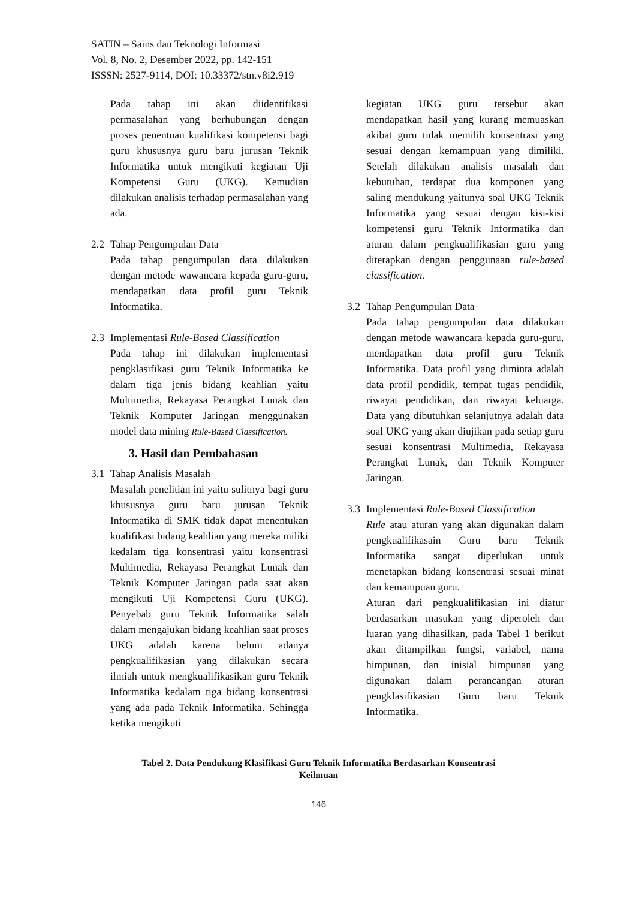SATIN – Sains dan Teknologi Informasi
Vol. 8, No. 2, Desember 2022, pp. 142-151
ISSSN: 2527-9114, DOI: 10.33372/stn.v8i2.919
Pada tahap ini akan diidentifikasi permasalahan yang berhubungan dengan proses penentuan kualifikasi kompetensi bagi guru khususnya guru baru jurusan Teknik Informatika untuk mengikuti kegiatan Uji Kompetensi Guru (UKG). Kemudian dilakukan analisis terhadap permasalahan yang ada.
2.2 Tahap Pengumpulan Data
Pada tahap pengumpulan data dilakukan dengan metode wawancara kepada guru-guru, mendapatkan data profil guru Teknik Informatika.
2.3 Implementasi Rule-Based Classification
Pada tahap ini dilakukan implementasi pengklasifikasi guru Teknik Informatika ke dalam tiga jenis bidang keahlian yaitu Multimedia, Rekayasa Perangkat Lunak dan Teknik Komputer Jaringan menggunakan model data mining Rule-Based Classification.
3. Hasil dan Pembahasan
3.1 Tahap Analisis Masalah
Masalah penelitian ini yaitu sulitnya bagi guru khususnya guru baru jurusan Teknik Informatika di SMK tidak dapat menentukan kualifikasi bidang keahlian yang mereka miliki kedalam tiga konsentrasi yaitu konsentrasi Multimedia, Rekayasa Perangkat Lunak dan Teknik Komputer Jaringan pada saat akan mengikuti Uji Kompetensi Guru (UKG). Penyebab guru Teknik Informatika salah dalam mengajukan bidang keahlian saat proses UKG adalah karena belum adanya pengkualifikasian yang dilakukan secara ilmiah untuk mengkualifikasikan guru Teknik Informatika kedalam tiga bidang konsentrasi yang ada pada Teknik Informatika. Sehingga ketika mengikuti
kegiatan UKG guru tersebut akan mendapatkan hasil yang kurang memuaskan akibat guru tidak memilih konsentrasi yang sesuai dengan kemampuan yang dimiliki. Setelah dilakukan analisis masalah dan kebutuhan, terdapat dua komponen yang saling mendukung yaitunya soal UKG Teknik Informatika yang sesuai dengan kisi-kisi kompetensi guru Teknik Informatika dan aturan dalam pengkualifikasian guru yang diterapkan dengan penggunaan rule-based classification.
3.2 Tahap Pengumpulan Data
Pada tahap pengumpulan data dilakukan dengan metode wawancara kepada guru-guru, mendapatkan data profil guru Teknik Informatika. Data profil yang diminta adalah data profil pendidik, tempat tugas pendidik, riwayat pendidikan, dan riwayat keluarga. Data yang dibutuhkan selanjutnya adalah data soal UKG yang akan diujikan pada setiap guru sesuai konsentrasi Multimedia, Rekayasa Perangkat Lunak, dan Teknik Komputer Jaringan.
3.3 Implementasi Rule-Based Classification
Rule atau aturan yang akan digunakan dalam pengkualifikasain Guru baru Teknik Informatika sangat diperlukan untuk menetapkan bidang konsentrasi sesuai minat dan kemampuan guru.
Aturan dari pengkualifikasian ini diatur berdasarkan masukan yang diperoleh dan luaran yang dihasilkan, pada Tabel 1 berikut akan ditampilkan fungsi, variabel, nama himpunan, dan inisial himpunan yang digunakan dalam perancangan aturan pengklasifikasian Guru baru Teknik Informatika.
Tabel 2. Data Pendukung Klasifikasi Guru Teknik Informatika Berdasarkan Konsentrasi
Keilmuan
146